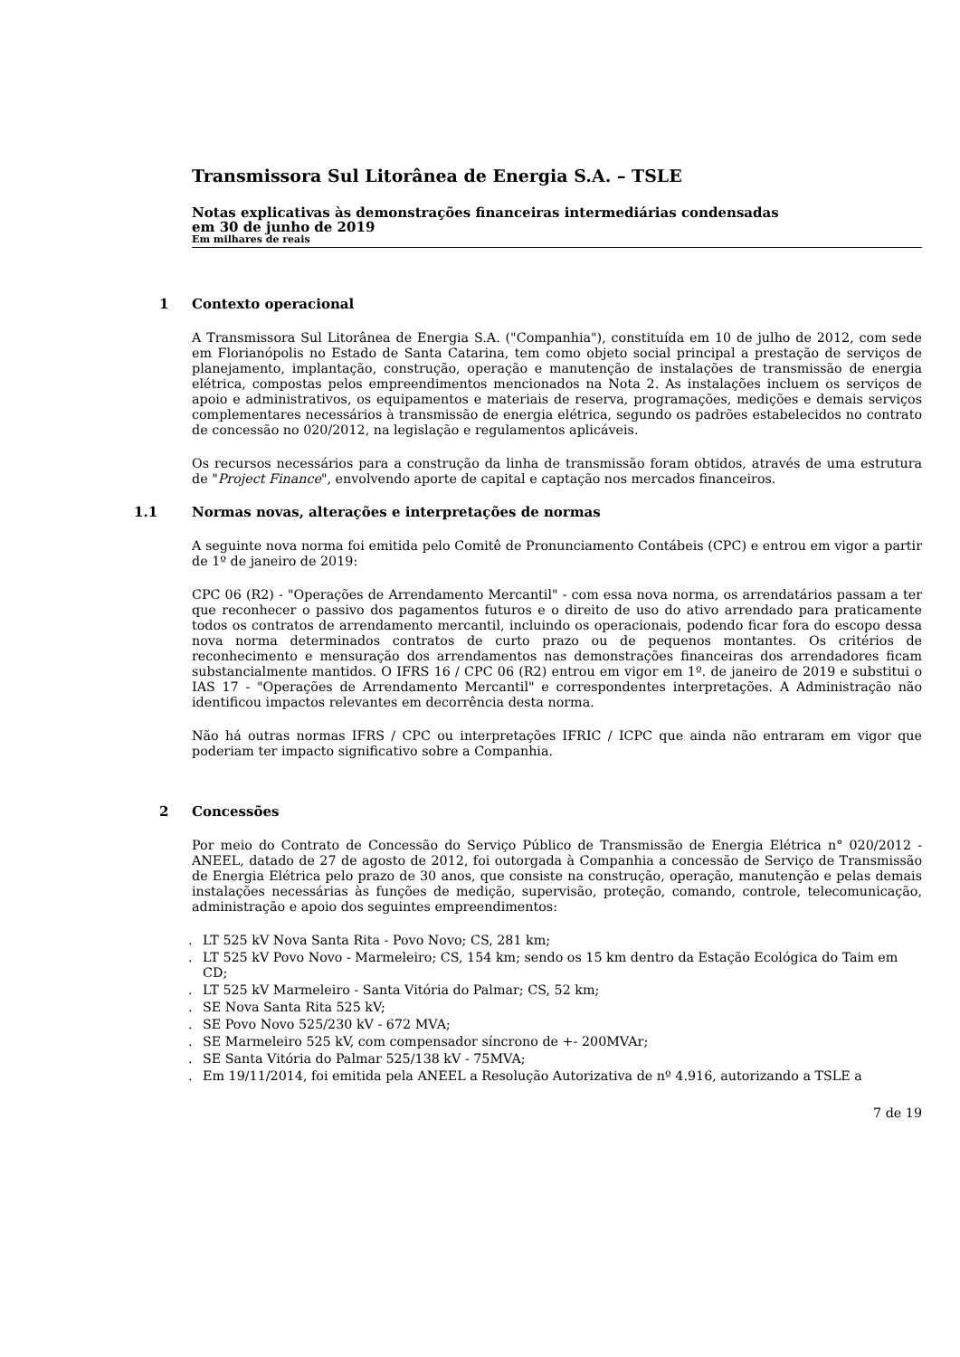Transmissora Sul Litorânea de Energia S.A. – TSLE
Notas explicativas às demonstrações financeiras intermediárias condensadas
em 30 de junho de 2019
Em milhares de reais
1 Contexto operacional
A Transmissora Sul Litorânea de Energia S.A. ("Companhia"), constituída em 10 de julho de 2012, com sede em Florianópolis no Estado de Santa Catarina, tem como objeto social principal a prestação de serviços de planejamento, implantação, construção, operação e manutenção de instalações de transmissão de energia elétrica, compostas pelos empreendimentos mencionados na Nota 2. As instalações incluem os serviços de apoio e administrativos, os equipamentos e materiais de reserva, programações, medições e demais serviços complementares necessários à transmissão de energia elétrica, segundo os padrões estabelecidos no contrato de concessão no 020/2012, na legislação e regulamentos aplicáveis.
Os recursos necessários para a construção da linha de transmissão foram obtidos, através de uma estrutura de "Project Finance", envolvendo aporte de capital e captação nos mercados financeiros.
1.1 Normas novas, alterações e interpretações de normas
A seguinte nova norma foi emitida pelo Comitê de Pronunciamento Contábeis (CPC) e entrou em vigor a partir de 1º de janeiro de 2019:
CPC 06 (R2) - "Operações de Arrendamento Mercantil" - com essa nova norma, os arrendatários passam a ter que reconhecer o passivo dos pagamentos futuros e o direito de uso do ativo arrendado para praticamente todos os contratos de arrendamento mercantil, incluindo os operacionais, podendo ficar fora do escopo dessa nova norma determinados contratos de curto prazo ou de pequenos montantes. Os critérios de reconhecimento e mensuração dos arrendamentos nas demonstrações financeiras dos arrendadores ficam substancialmente mantidos. O IFRS 16 / CPC 06 (R2) entrou em vigor em 1º. de janeiro de 2019 e substitui o IAS 17 - "Operações de Arrendamento Mercantil" e correspondentes interpretações. A Administração não identificou impactos relevantes em decorrência desta norma.
Não há outras normas IFRS / CPC ou interpretações IFRIC / ICPC que ainda não entraram em vigor que poderiam ter impacto significativo sobre a Companhia.
2 Concessões
Por meio do Contrato de Concessão do Serviço Público de Transmissão de Energia Elétrica n° 020/2012 - ANEEL, datado de 27 de agosto de 2012, foi outorgada à Companhia a concessão de Serviço de Transmissão de Energia Elétrica pelo prazo de 30 anos, que consiste na construção, operação, manutenção e pelas demais instalações necessárias às funções de medição, supervisão, proteção, comando, controle, telecomunicação, administração e apoio dos seguintes empreendimentos:
. LT 525 kV Nova Santa Rita - Povo Novo; CS, 281 km;
. LT 525 kV Povo Novo - Marmeleiro; CS, 154 km; sendo os 15 km dentro da Estação Ecológica do Taim em CD;
. LT 525 kV Marmeleiro - Santa Vitória do Palmar; CS, 52 km;
. SE Nova Santa Rita 525 kV;
. SE Povo Novo 525/230 kV - 672 MVA;
. SE Marmeleiro 525 kV, com compensador síncrono de +- 200MVAr;
. SE Santa Vitória do Palmar 525/138 kV - 75MVA;
. Em 19/11/2014, foi emitida pela ANEEL a Resolução Autorizativa de nº 4.916, autorizando a TSLE a
7 de 19